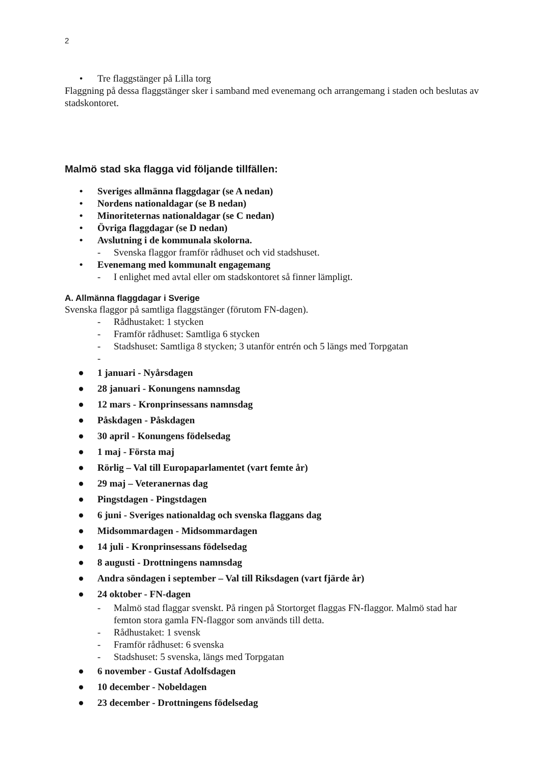2
• Tre flaggstänger på Lilla torg
Flaggning på dessa flaggstänger sker i samband med evenemang och arrangemang i staden och beslutas av stadskontoret.
Malmö stad ska flagga vid följande tillfällen:
• Sveriges allmänna flaggdagar (se A nedan)
• Nordens nationaldagar (se B nedan)
• Minoriteternas nationaldagar (se C nedan)
• Övriga flaggdagar (se D nedan)
• Avslutning i de kommunala skolorna.
- Svenska flaggor framför rådhuset och vid stadshuset.
• Evenemang med kommunalt engagemang
- I enlighet med avtal eller om stadskontoret så finner lämpligt.
A. Allmänna flaggdagar i Sverige
Svenska flaggor på samtliga flaggstänger (förutom FN-dagen).
- Rådhustaket: 1 stycken
- Framför rådhuset: Samtliga 6 stycken
- Stadshuset: Samtliga 8 stycken; 3 utanför entrén och 5 längs med Torpgatan
-
● 1 januari - Nyårsdagen
● 28 januari - Konungens namnsdag
● 12 mars - Kronprinsessans namnsdag
● Påskdagen - Påskdagen
● 30 april - Konungens födelsedag
● 1 maj - Första maj
● Rörlig – Val till Europaparlamentet (vart femte år)
● 29 maj – Veteranernas dag
● Pingstdagen - Pingstdagen
● 6 juni - Sveriges nationaldag och svenska flaggans dag
● Midsommardagen - Midsommardagen
● 14 juli - Kronprinsessans födelsedag
● 8 augusti - Drottningens namnsdag
● Andra söndagen i september – Val till Riksdagen (vart fjärde år)
● 24 oktober - FN-dagen
- Malmö stad flaggar svenskt. På ringen på Stortorget flaggas FN-flaggor. Malmö stad har femton stora gamla FN-flaggor som används till detta.
- Rådhustaket: 1 svensk
- Framför rådhuset: 6 svenska
- Stadshuset: 5 svenska, längs med Torpgatan
● 6 november - Gustaf Adolfsdagen
● 10 december - Nobeldagen
● 23 december - Drottningens födelsedag